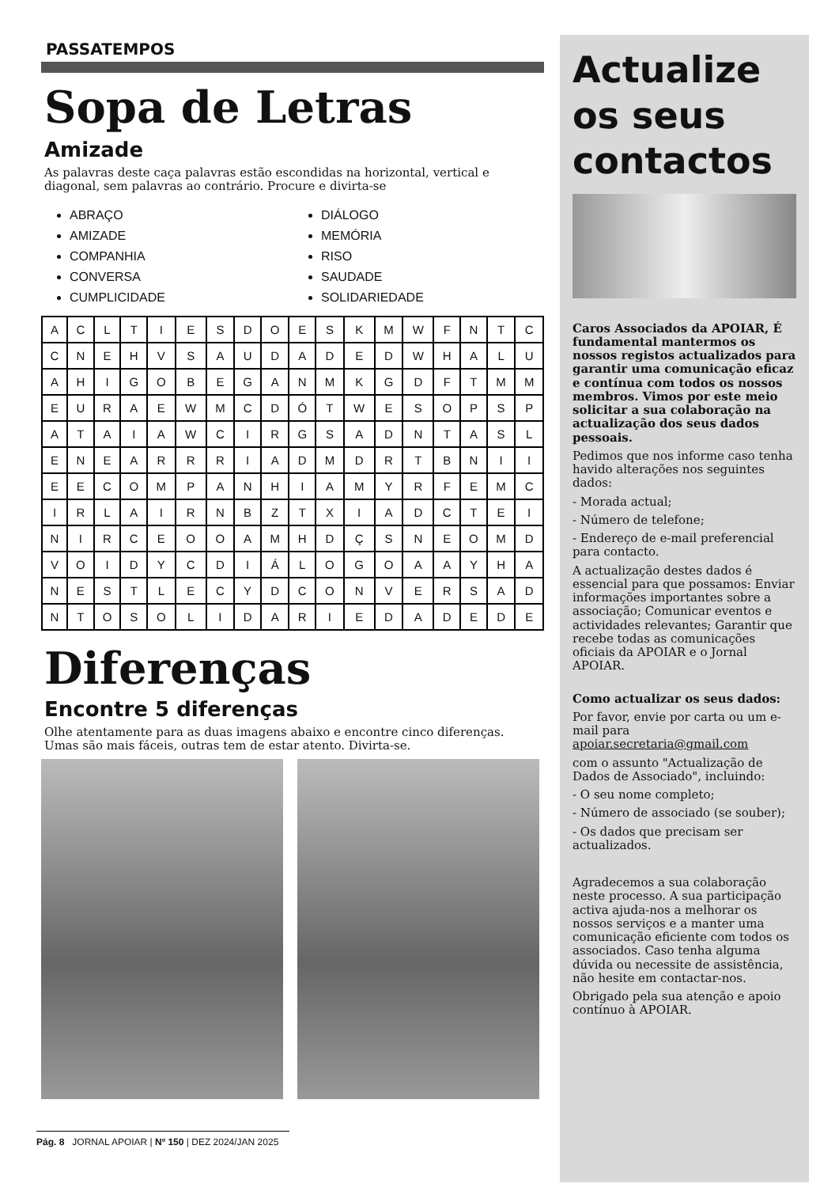PASSATEMPOS
Sopa de Letras
Amizade
As palavras deste caça palavras estão escondidas na horizontal, vertical e diagonal, sem palavras ao contrário. Procure e divirta-se
ABRAÇO
AMIZADE
COMPANHIA
CONVERSA
CUMPLICIDADE
DIÁLOGO
MEMÓRIA
RISO
SAUDADE
SOLIDARIEDADE
| A | C | L | T | I | E | S | D | O | E | S | K | M | W | F | N | T | C |
| C | N | E | H | V | S | A | U | D | A | D | E | D | W | H | A | L | U |
| A | H | I | G | O | B | E | G | A | N | M | K | G | D | F | T | M | M |
| E | U | R | A | E | W | M | C | D | Ó | T | W | E | S | O | P | S | P |
| A | T | A | I | A | W | C | I | R | G | S | A | D | N | T | A | S | L |
| E | N | E | A | R | R | R | I | A | D | M | D | R | T | B | N | I | I |
| E | E | C | O | M | P | A | N | H | I | A | M | Y | R | F | E | M | C |
| I | R | L | A | I | R | N | B | Z | T | X | I | A | D | C | T | E | I |
| N | I | R | C | E | O | O | A | M | H | D | Ç | S | N | E | O | M | D |
| V | O | I | D | Y | C | D | I | Á | L | O | G | O | A | A | Y | H | A |
| N | E | S | T | L | E | C | Y | D | C | O | N | V | E | R | S | A | D |
| N | T | O | S | O | L | I | D | A | R | I | E | D | A | D | E | D | E |
Diferenças
Encontre 5 diferenças
Olhe atentamente para as duas imagens abaixo e encontre cinco diferenças. Umas são mais fáceis, outras tem de estar atento. Divirta-se.
Pág. 8 JORNAL APOIAR | Nº 150 | DEZ 2024/JAN 2025
Actualize os seus contactos
Caros Associados da APOIAR, É fundamental mantermos os nossos registos actualizados para garantir uma comunicação eficaz e contínua com todos os nossos membros. Vimos por este meio solicitar a sua colaboração na actualização dos seus dados pessoais.
Pedimos que nos informe caso tenha havido alterações nos seguintes dados:
- Morada actual;
- Número de telefone;
- Endereço de e-mail preferencial para contacto.
A actualização destes dados é essencial para que possamos: Enviar informações importantes sobre a associação; Comunicar eventos e actividades relevantes; Garantir que recebe todas as comunicações oficiais da APOIAR e o Jornal APOIAR.
Como actualizar os seus dados:
Por favor, envie por carta ou um e-mail para apoiar.secretaria@gmail.com
com o assunto "Actualização de Dados de Associado", incluindo:
- O seu nome completo;
- Número de associado (se souber);
- Os dados que precisam ser actualizados.
Agradecemos a sua colaboração neste processo. A sua participação activa ajuda-nos a melhorar os nossos serviços e a manter uma comunicação eficiente com todos os associados. Caso tenha alguma dúvida ou necessite de assistência, não hesite em contactar-nos.
Obrigado pela sua atenção e apoio contínuo à APOIAR.